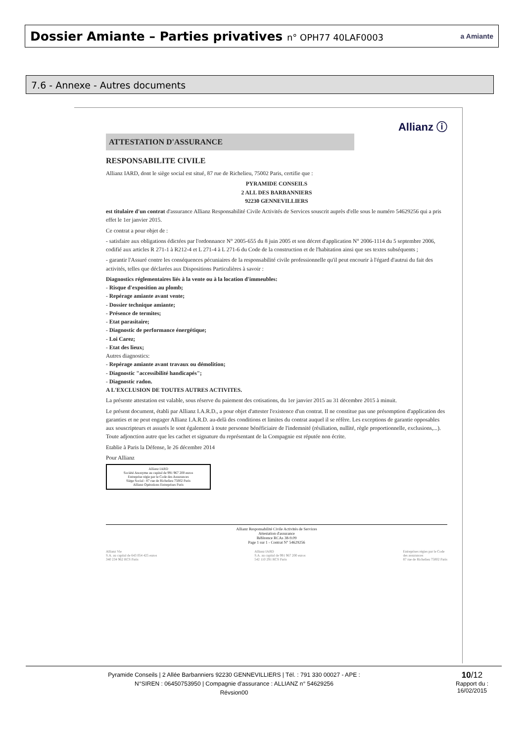Dossier Amiante – Parties privatives n° OPH77 40LAF0003
a Amiante
7.6 - Annexe - Autres documents
Allianz ⓘ
ATTESTATION D'ASSURANCE
RESPONSABILITE CIVILE
Allianz IARD, dont le siège social est situé, 87 rue de Richelieu, 75002 Paris, certifie que :
PYRAMIDE CONSEILS
2 ALL DES BARBANNIERS
92230 GENNEVILLIERS
est titulaire d'un contrat d'assurance Allianz Responsabilité Civile Activités de Services souscrit auprès d'elle sous le numéro 54629256 qui a pris effet le 1er janvier 2015.
Ce contrat a pour objet de :
- satisfaire aux obligations édictées par l'ordonnance N° 2005-655 du 8 juin 2005 et son décret d'application N° 2006-1114 du 5 septembre 2006, codifié aux articles R 271-1 à R212-4 et L 271-4 à L 271-6 du Code de la construction et de l'habitation ainsi que ses textes subséquents ;
- garantir l'Assuré contre les conséquences pécuniaires de la responsabilité civile professionnelle qu'il peut encourir à l'égard d'autrui du fait des activités, telles que déclarées aux Dispositions Particulières à savoir :
Diagnostics réglementaires liés à la vente ou à la location d'immeubles:
- Risque d'exposition au plomb;
- Repérage amiante avant vente;
- Dossier technique amiante;
- Présence de termites;
- Etat parasitaire;
- Diagnostic de performance énergétique;
- Loi Carez;
- Etat des lieux;
Autres diagnostics:
- Repérage amiante avant travaux ou démolition;
- Diagnostic "accessibilité handicapés";
- Diagnostic radon.
A L'EXCLUSION DE TOUTES AUTRES ACTIVITES.
La présente attestation est valable, sous réserve du paiement des cotisations, du 1er janvier 2015 au 31 décembre 2015 à minuit.
Le présent document, établi par Allianz I.A.R.D., a pour objet d'attester l'existence d'un contrat. Il ne constitue pas une présomption d'application des garanties et ne peut engager Allianz I.A.R.D. au-delà des conditions et limites du contrat auquel il se réfère. Les exceptions de garantie opposables aux souscripteurs et assurés le sont également à toute personne bénéficiaire de l'indemnité (résiliation, nullité, règle proportionnelle, exclusions,...).
Toute adjonction autre que les cachet et signature du représentant de la Compagnie est réputée non écrite.
Etablie à Paris la Défense, le 26 décembre 2014
Pour Allianz
Allianz IARD
Société Anonyme au capital de 991 967 200 euros
Entreprise régie par le Code des Assurances
Siège Social : 87 rue de Richelieu 75002 Paris
Allianz Opérations Entreprises Paris
Allianz Responsabilité Civile Activités de Services
Attestation d'assurance
Référence RCAs 38-9.09
Page 1 sur 1 - Contrat N° 54629256
Allianz Vie
S.A. au capital de 643 054 425 euros
340 234 962 RCS Paris
Allianz IARD
S.A. au capital de 991 967 200 euros
542 110 291 RCS Paris
Entreprises régies par le Code
des assurances
87 rue de Richelieu 75002 Paris
Pyramide Conseils | 2 Allée Barbanniers 92230 GENNEVILLIERS | Tél. : 791 330 00027 - APE :
N°SIREN : 06450753950 | Compagnie d'assurance : ALLIANZ n° 54629256
Révsion00
10/12
Rapport du :
16/02/2015